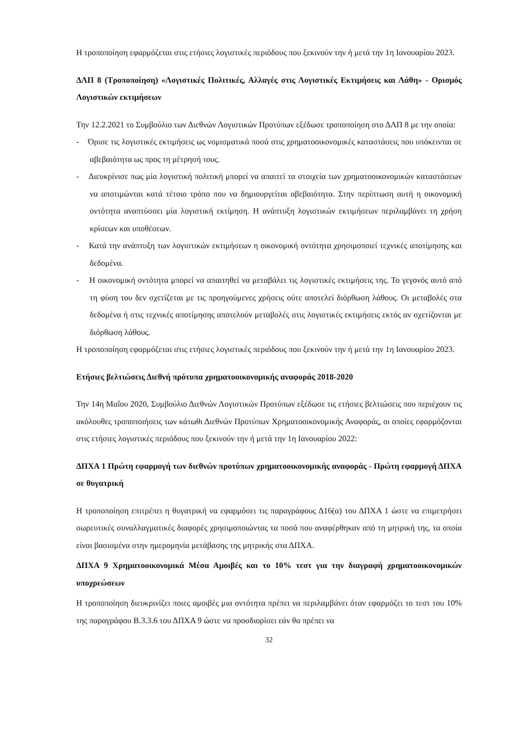Η τροποποίηση εφαρμόζεται στις ετήσιες λογιστικές περιόδους που ξεκινούν την ή μετά την 1η Ιανουαρίου 2023.
ΔΛΠ 8 (Τροποποίηση) «Λογιστικές Πολιτικές, Αλλαγές στις Λογιστικές Εκτιμήσεις και Λάθη» - Ορισμός Λογιστικών εκτιμήσεων
Την 12.2.2021 το Συμβούλιο των Διεθνών Λογιστικών Προτύπων εξέδωσε τροποποίηση στο ΔΛΠ 8 με την οποία:
- Όρισε τις λογιστικές εκτιμήσεις ως νομισματικά ποσά στις χρηματοοικονομικές καταστάσεις που υπόκεινται σε αβεβαιότητα ως προς τη μέτρησή τους.
- Διευκρίνισε πως μία λογιστική πολιτική μπορεί να απαιτεί τα στοιχεία των χρηματοοικονομικών καταστάσεων να αποτιμώνται κατά τέτοιο τρόπο που να δημιουργείται αβεβαιότητα. Στην περίπτωση αυτή η οικονομική οντότητα αναπτύσσει μία λογιστική εκτίμηση. Η ανάπτυξη λογιστικών εκτιμήσεων περιλαμβάνει τη χρήση κρίσεων και υποθέσεων.
- Κατά την ανάπτυξη των λογιστικών εκτιμήσεων η οικονομική οντότητα χρησιμοποιεί τεχνικές αποτίμησης και δεδομένα.
- Η οικονομική οντότητα μπορεί να απαιτηθεί να μεταβάλει τις λογιστικές εκτιμήσεις της. Το γεγονός αυτό από τη φύση του δεν σχετίζεται με τις προηγούμενες χρήσεις ούτε αποτελεί διόρθωση λάθους. Οι μεταβολές στα δεδομένα ή στις τεχνικές αποτίμησης αποτελούν μεταβολές στις λογιστικές εκτιμήσεις εκτός αν σχετίζονται με διόρθωση λάθους.
Η τροποποίηση εφαρμόζεται στις ετήσιες λογιστικές περιόδους που ξεκινούν την ή μετά την 1η Ιανουαρίου 2023.
Ετήσιες βελτιώσεις Διεθνή πρότυπα χρηματοοικονομικής αναφοράς 2018-2020
Την 14η Μαΐου 2020, Συμβούλιο Διεθνών Λογιστικών Προτύπων εξέδωσε τις ετήσιες βελτιώσεις που περιέχουν τις ακόλουθες τροποποιήσεις των κάτωθι Διεθνών Προτύπων Χρηματοοικονομικής Αναφοράς, οι οποίες εφαρμόζονται στις ετήσιες λογιστικές περιόδους που ξεκινούν την ή μετά την 1η Ιανουαρίου 2022:
ΔΠΧΑ 1 Πρώτη εφαρμογή των διεθνών προτύπων χρηματοοικονομικής αναφοράς - Πρώτη εφαρμογή ΔΠΧΑ σε θυγατρική
Η τροποποίηση επιτρέπει η θυγατρική να εφαρμόσει τις παραγράφους Δ16(α) του ΔΠΧΑ 1 ώστε να επιμετρήσει σωρευτικές συναλλαγματικές διαφορές χρησιμοποιώντας τα ποσά που αναφέρθηκαν από τη μητρική της, τα οποία είναι βασισμένα στην ημερομηνία μετάβασης της μητρικής στα ΔΠΧΑ.
ΔΠΧΑ 9 Χρηματοοικονομικά Μέσα Αμοιβές και το 10% τεστ για την διαγραφή χρηματοοικονομικών υποχρεώσεων
Η τροποποίηση διευκρινίζει ποιες αμοιβές μια οντότητα πρέπει να περιλαμβάνει όταν εφαρμόζει το τεστ του 10% της παραγράφου Β.3.3.6 του ΔΠΧΑ 9 ώστε να προσδιορίσει εάν θα πρέπει να
32